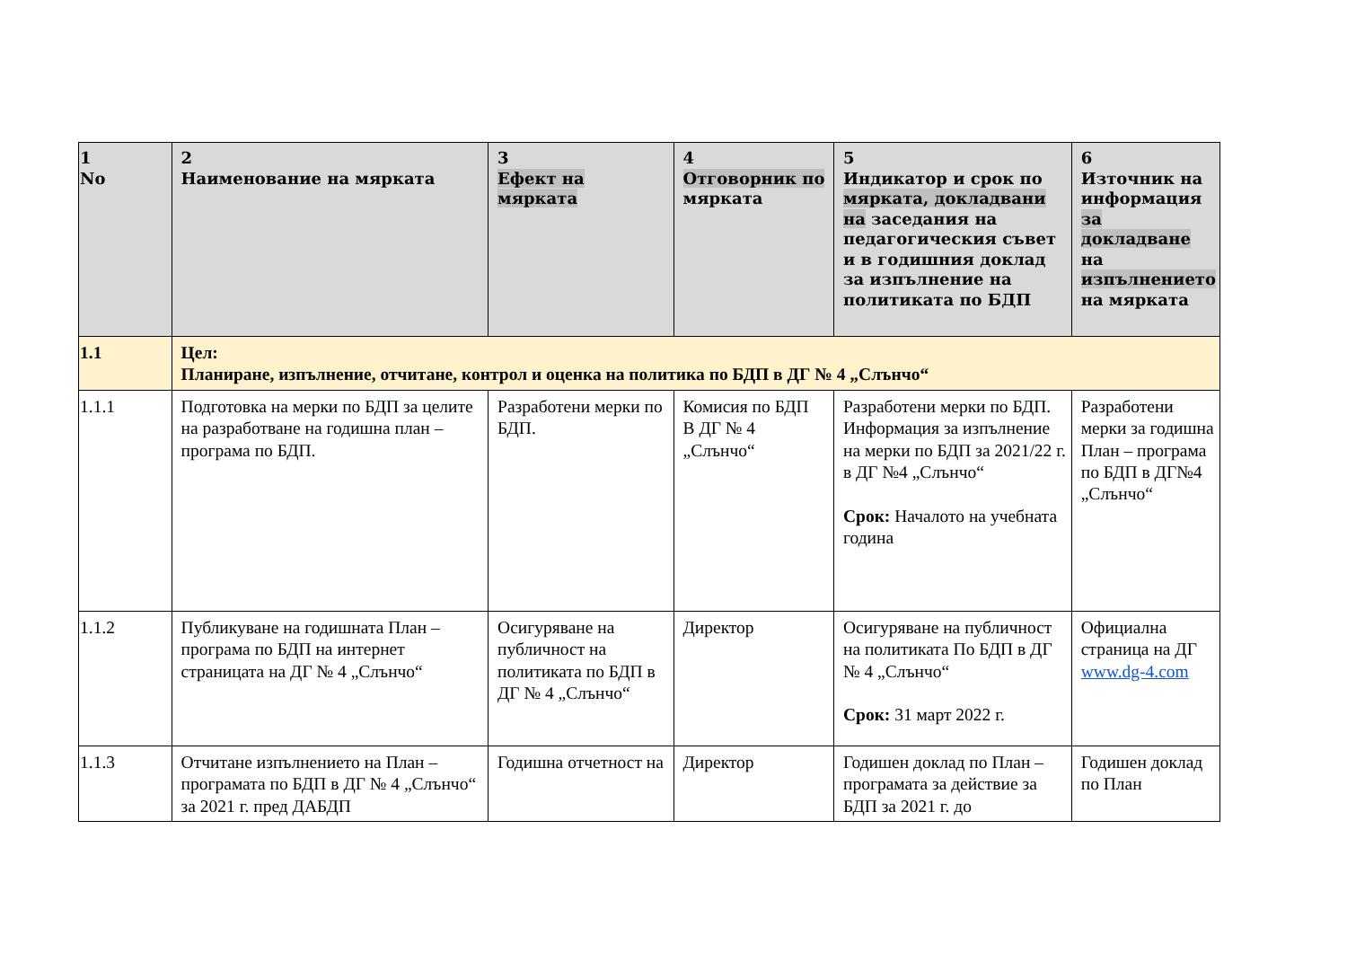| 1 No | 2 Наименование на мярката | 3 Ефект на мярката | 4 Отговорник по мярката | 5 Индикатор и срок по мярката, докладвани на заседания на педагогическия съвет и в годишния доклад за изпълнение на политиката по БДП | 6 Източник на информация за докладване на изпълнението на мярката |
| --- | --- | --- | --- | --- | --- |
| 1.1 | Цел: Планиране, изпълнение, отчитане, контрол и оценка на политика по БДП в ДГ № 4 „Слънчо“ | | | | |
| 1.1.1 | Подготовка на мерки по БДП за целите на разработване на годишна план – програма по БДП. | Разработени мерки по БДП. | Комисия по БДП В ДГ № 4 „Слънчо“ | Разработени мерки по БДП. Информация за изпълнение на мерки по БДП за 2021/22 г. в ДГ №4 „Слънчо“ Срок: Началото на учебната година | Разработени мерки за годишна План – програма по БДП в ДГ№4 „Слънчо“ |
| 1.1.2 | Публикуване на годишната План – програма по БДП на интернет страницата на ДГ № 4 „Слънчо“ | Осигуряване на публичност на политиката по БДП в ДГ № 4 „Слънчо“ | Директор | Осигуряване на публичност на политиката По БДП в ДГ № 4 „Слънчо“ Срок: 31 март 2022 г. | Официална страница на ДГ www.dg-4.com |
| 1.1.3 | Отчитане изпълнението на План – програмата по БДП в ДГ № 4 „Слънчо“ за 2021 г. пред ДАБДП | Годишна отчетност на | Директор | Годишен доклад по План – програмата за действие за БДП за 2021 г. до | Годишен доклад по План |